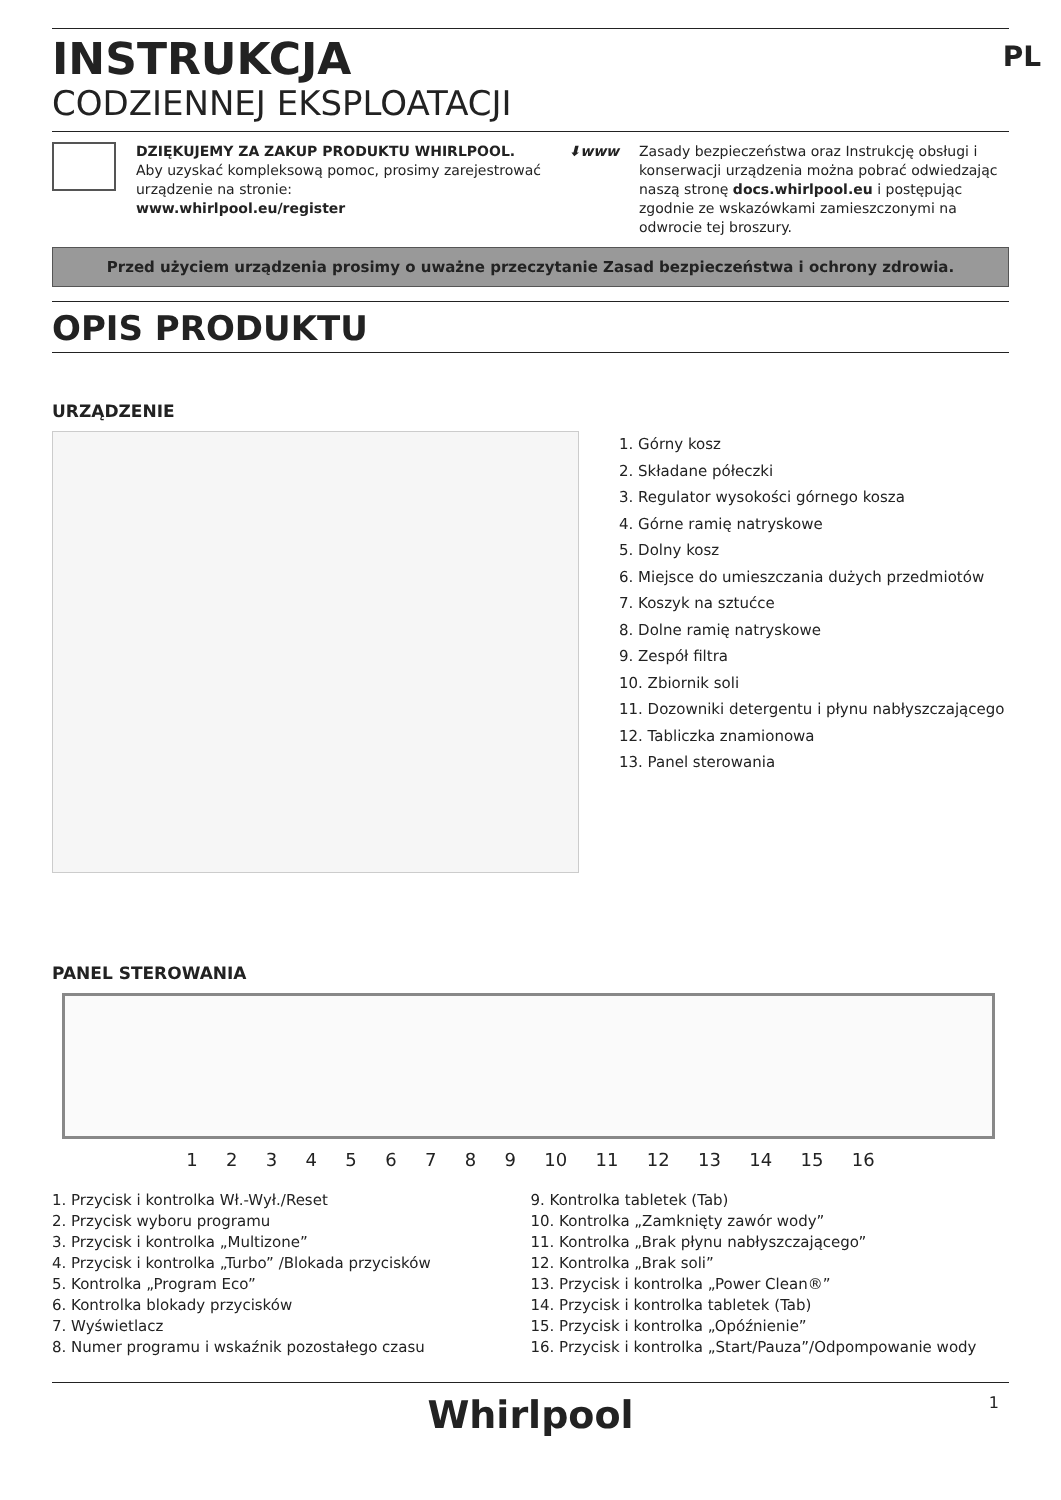PL
INSTRUKCJA
CODZIENNEJ EKSPLOATACJI
DZIĘKUJEMY ZA ZAKUP PRODUKTU WHIRLPOOL.
Aby uzyskać kompleksową pomoc, prosimy zarejestrować urządzenie na stronie:
www.whirlpool.eu/register
⬇www Zasady bezpieczeństwa oraz Instrukcję obsługi i konserwacji urządzenia można pobrać odwiedzając naszą stronę docs.whirlpool.eu i postępując zgodnie ze wskazówkami zamieszczonymi na odwrocie tej broszury.
Przed użyciem urządzenia prosimy o uważne przeczytanie Zasad bezpieczeństwa i ochrony zdrowia.
OPIS PRODUKTU
URZĄDZENIE
1. Górny kosz
2. Składane półeczki
3. Regulator wysokości górnego kosza
4. Górne ramię natryskowe
5. Dolny kosz
6. Miejsce do umieszczania dużych przedmiotów
7. Koszyk na sztućce
8. Dolne ramię natryskowe
9. Zespół filtra
10. Zbiornik soli
11. Dozowniki detergentu i płynu nabłyszczającego
12. Tabliczka znamionowa
13. Panel sterowania
PANEL STEROWANIA
1 2 3 4 5 6 7 8 9 10 11 12 13 14 15 16
1. Przycisk i kontrolka Wł.-Wył./Reset
2. Przycisk wyboru programu
3. Przycisk i kontrolka „Multizone”
4. Przycisk i kontrolka „Turbo” /Blokada przycisków
5. Kontrolka „Program Eco”
6. Kontrolka blokady przycisków
7. Wyświetlacz
8. Numer programu i wskaźnik pozostałego czasu
9. Kontrolka tabletek (Tab)
10. Kontrolka „Zamknięty zawór wody”
11. Kontrolka „Brak płynu nabłyszczającego”
12. Kontrolka „Brak soli”
13. Przycisk i kontrolka „Power Clean®”
14. Przycisk i kontrolka tabletek (Tab)
15. Przycisk i kontrolka „Opóźnienie”
16. Przycisk i kontrolka „Start/Pauza”/Odpompowanie wody
Whirlpool 1